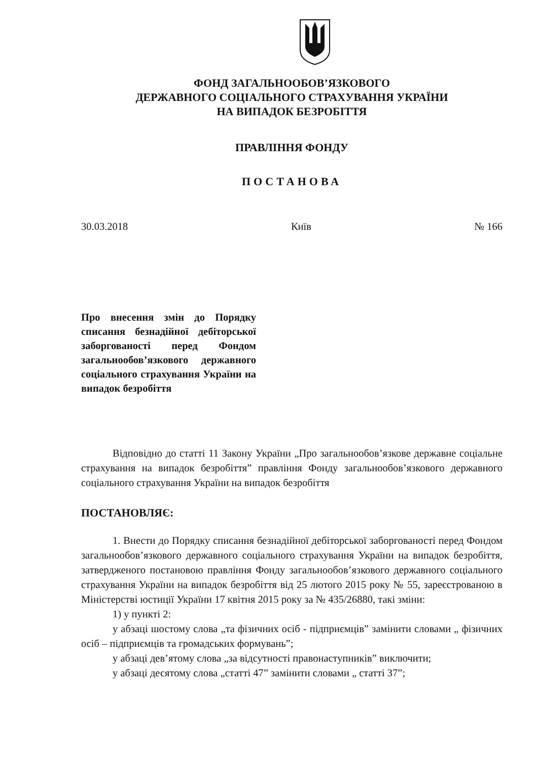ФОНД ЗАГАЛЬНООБОВ’ЯЗКОВОГО
ДЕРЖАВНОГО СОЦІАЛЬНОГО СТРАХУВАННЯ УКРАЇНИ
НА ВИПАДОК БЕЗРОБІТТЯ
ПРАВЛІННЯ ФОНДУ
ПОСТАНОВА
30.03.2018 Київ № 166
Про внесення змін до Порядку списання безнадійної дебіторської заборгованості перед Фондом загальнообов’язкового державного соціального страхування України на випадок безробіття
Відповідно до статті 11 Закону України „Про загальнообов’язкове державне соціальне страхування на випадок безробіття” правління Фонду загальнообов’язкового державного соціального страхування України на випадок безробіття
ПОСТАНОВЛЯЄ:
1. Внести до Порядку списання безнадійної дебіторської заборгованості перед Фондом загальнообов’язкового державного соціального страхування України на випадок безробіття, затвердженого постановою правління Фонду загальнообов’язкового державного соціального страхування України на випадок безробіття від 25 лютого 2015 року № 55, зареєстрованою в Міністерстві юстиції України 17 квітня 2015 року за № 435/26880, такі зміни:
1) у пункті 2:
у абзаці шостому слова „та фізичних осіб - підприємців” замінити словами „ фізичних осіб – підприємців та громадських формувань”;
у абзаці дев’ятому слова „за відсутності правонаступників” виключити;
у абзаці десятому слова „статті 47” замінити словами „ статті 37”;